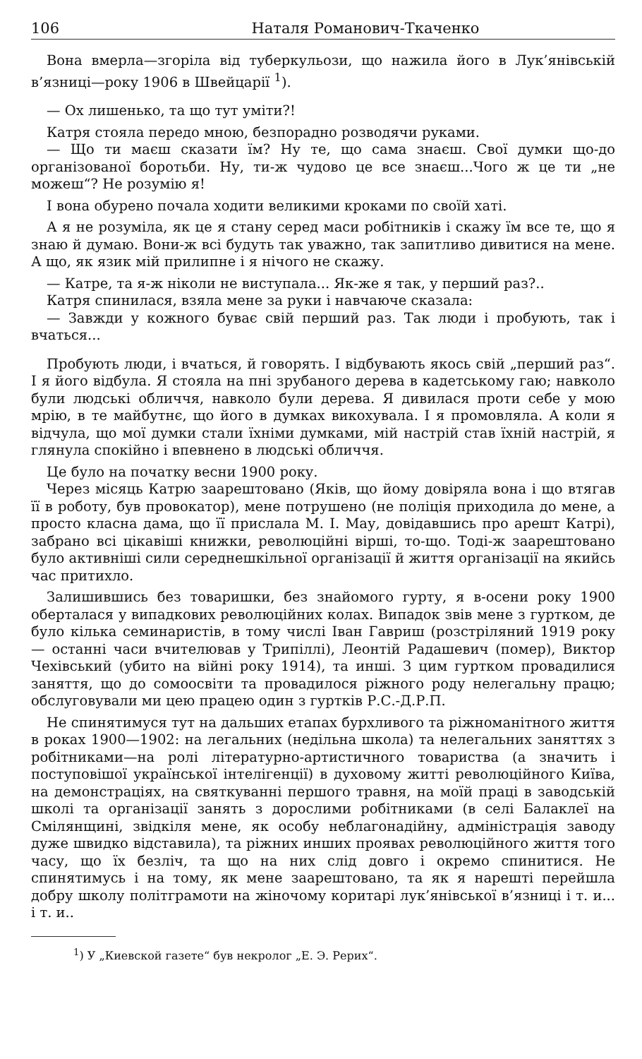106 Наталя Романович-Ткаченко
Вона вмерла—згоріла від туберкульози, що нажила його в Лук’янівській в’язниці—року 1906 в Швейцарії <sup>1</sup>).
— Ох лишенько, та що тут уміти?!
Катря стояла передо мною, безпорадно розводячи руками.
— Що ти маєш сказати їм? Ну те, що сама знаєш. Свої думки що-до організованої боротьби. Ну, ти-ж чудово це все знаєш...Чого ж це ти „не можеш“? Не розумію я!
І вона обурено почала ходити великими кроками по своїй хаті.
А я не розуміла, як це я стану серед маси робітників і скажу їм все те, що я знаю й думаю. Вони-ж всі будуть так уважно, так запитливо дивитися на мене. А що, як язик мій прилипне і я нічого не скажу.
— Катре, та я-ж ніколи не виступала... Як-же я так, у перший раз?..
Катря спинилася, взяла мене за руки і навчаюче сказала:
— Завжди у кожного буває свій перший раз. Так люди і пробують, так і вчаться...
Пробують люди, і вчаться, й говорять. І відбувають якось свій „перший раз“. І я його відбула. Я стояла на пні зрубаного дерева в кадетському гаю; навколо були людські обличчя, навколо були дерева. Я дивилася проти себе у мою мрію, в те майбутнє, що його в думках викохувала. І я промовляла. А коли я відчула, що мої думки стали їхніми думками, мій настрій став їхній настрій, я глянула спокійно і впевнено в людські обличчя.
Це було на початку весни 1900 року.
Через місяць Катрю заарештовано (Яків, що йому довіряла вона і що втягав її в роботу, був провокатор), мене потрушено (не поліція приходила до мене, а просто класна дама, що її прислала М. І. Мау, довідавшись про арешт Катрі), забрано всі цікавіші книжки, революційні вірші, то-що. Тоді-ж заарештовано було активніші сили середнешкільної організації й життя організації на якийсь час притихло.
Залишившись без товаришки, без знайомого гурту, я в-осени року 1900 оберталася у випадкових революційних колах. Випадок звів мене з гуртком, де було кілька семинаристів, в тому числі Іван Гавриш (розстріляний 1919 року — останні часи вчителював у Трипіллі), Леонтій Радашевич (помер), Виктор Чехівський (убито на війні року 1914), та инші. З цим гуртком провадилися заняття, що до сомоосвіти та провадилося ріжного роду нелегальну працю; обслуговували ми цею працею один з гуртків Р.С.-Д.Р.П.
Не спинятимуся тут на дальших етапах бурхливого та ріжноманітного життя в роках 1900—1902: на легальних (недільна школа) та нелегальних заняттях з робітниками—на ролі літературно-артистичного товариства (а значить і поступовішої української інтелігенції) в духовому житті революційного Київа, на демонстраціях, на святкуванні першого травня, на моїй праці в заводській школі та організації занять з дорослими робітниками (в селі Балаклеї на Смілянщині, звідкіля мене, як особу неблагонадійну, адміністрація заводу дуже швидко відставила), та ріжних инших проявах революційного життя того часу, що їх безліч, та що на них слід довго і окремо спинитися. Не спинятимусь і на тому, як мене заарештовано, та як я нарешті перейшла добру школу політграмоти на жіночому коритарі лук’янівської в’язниці і т. и... і т. и..
<sup>1</sup>) У „Киевской газете“ був некролог „Е. Э. Рерих“.